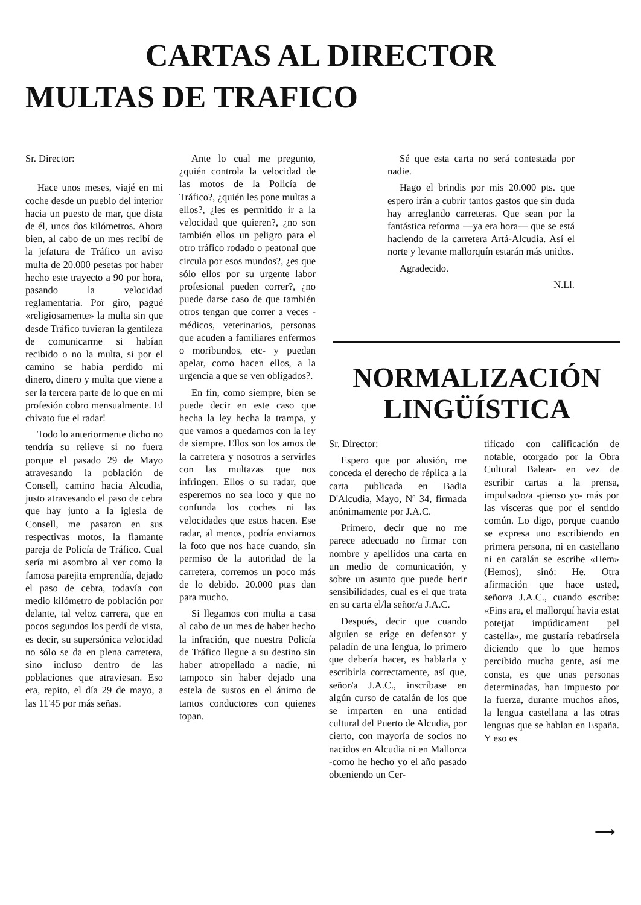CARTAS AL DIRECTOR
MULTAS DE TRAFICO
Sr. Director:
Hace unos meses, viajé en mi coche desde un pueblo del interior hacia un puesto de mar, que dista de él, unos dos kilómetros. Ahora bien, al cabo de un mes recibí de la jefatura de Tráfico un aviso multa de 20.000 pesetas por haber hecho este trayecto a 90 por hora, pasando la velocidad reglamentaria. Por giro, pagué «religiosamente» la multa sin que desde Tráfico tuvieran la gentileza de comunicarme si habían recibido o no la multa, si por el camino se había perdido mi dinero, dinero y multa que viene a ser la tercera parte de lo que en mi profesión cobro mensualmente. El chivato fue el radar!
Todo lo anteriormente dicho no tendría su relieve si no fuera porque el pasado 29 de Mayo atravesando la población de Consell, camino hacia Alcudia, justo atravesando el paso de cebra que hay junto a la iglesia de Consell, me pasaron en sus respectivas motos, la flamante pareja de Policía de Tráfico. Cual sería mi asombro al ver como la famosa parejita emprendía, dejado el paso de cebra, todavía con medio kilómetro de población por delante, tal veloz carrera, que en pocos segundos los perdí de vista, es decir, su supersónica velocidad no sólo se da en plena carretera, sino incluso dentro de las poblaciones que atraviesan. Eso era, repito, el día 29 de mayo, a las 11'45 por más señas.
Ante lo cual me pregunto, ¿quién controla la velocidad de las motos de la Policía de Tráfico?, ¿quién les pone multas a ellos?, ¿les es permitido ir a la velocidad que quieren?, ¿no son también ellos un peligro para el otro tráfico rodado o peatonal que circula por esos mundos?, ¿es que sólo ellos por su urgente labor profesional pueden correr?, ¿no puede darse caso de que también otros tengan que correr a veces -médicos, veterinarios, personas que acuden a familiares enfermos o moribundos, etc- y puedan apelar, como hacen ellos, a la urgencia a que se ven obligados?.
En fin, como siempre, bien se puede decir en este caso que hecha la ley hecha la trampa, y que vamos a quedarnos con la ley de siempre. Ellos son los amos de la carretera y nosotros a servirles con las multazas que nos infringen. Ellos o su radar, que esperemos no sea loco y que no confunda los coches ni las velocidades que estos hacen. Ese radar, al menos, podría enviarnos la foto que nos hace cuando, sin permiso de la autoridad de la carretera, corremos un poco más de lo debido. 20.000 ptas dan para mucho.
Si llegamos con multa a casa al cabo de un mes de haber hecho la infración, que nuestra Policía de Tráfico llegue a su destino sin haber atropellado a nadie, ni tampoco sin haber dejado una estela de sustos en el ánimo de tantos conductores con quienes topan.
Sé que esta carta no será contestada por nadie.
Hago el brindis por mis 20.000 pts. que espero irán a cubrir tantos gastos que sin duda hay arreglando carreteras. Que sean por la fantástica reforma —ya era hora— que se está haciendo de la carretera Artá-Alcudia. Así el norte y levante mallorquín estarán más unidos.
Agradecido.
N.Ll.
NORMALIZACIÓN LINGÜÍSTICA
Sr. Director:
Espero que por alusión, me conceda el derecho de réplica a la carta publicada en Badia D'Alcudia, Mayo, Nº 34, firmada anónimamente por J.A.C.
Primero, decir que no me parece adecuado no firmar con nombre y apellidos una carta en un medio de comunicación, y sobre un asunto que puede herir sensibilidades, cual es el que trata en su carta el/la señor/a J.A.C.
Después, decir que cuando alguien se erige en defensor y paladín de una lengua, lo primero que debería hacer, es hablarla y escribirla correctamente, así que, señor/a J.A.C., inscríbase en algún curso de catalán de los que se imparten en una entidad cultural del Puerto de Alcudia, por cierto, con mayoría de socios no nacidos en Alcudia ni en Mallorca -como he hecho yo el año pasado obteniendo un Cer-
tificado con calificación de notable, otorgado por la Obra Cultural Balear- en vez de escribir cartas a la prensa, impulsado/a -pienso yo- más por las vísceras que por el sentido común. Lo digo, porque cuando se expresa uno escribiendo en primera persona, ni en castellano ni en catalán se escribe «Hem» (Hemos), sinó: He. Otra afirmación que hace usted, señor/a J.A.C., cuando escribe: «Fins ara, el mallorquí havia estat potetjat impúdicament pel castella», me gustaría rebatírsela diciendo que lo que hemos percibido mucha gente, así me consta, es que unas personas determinadas, han impuesto por la fuerza, durante muchos años, la lengua castellana a las otras lenguas que se hablan en España. Y eso es
⟶